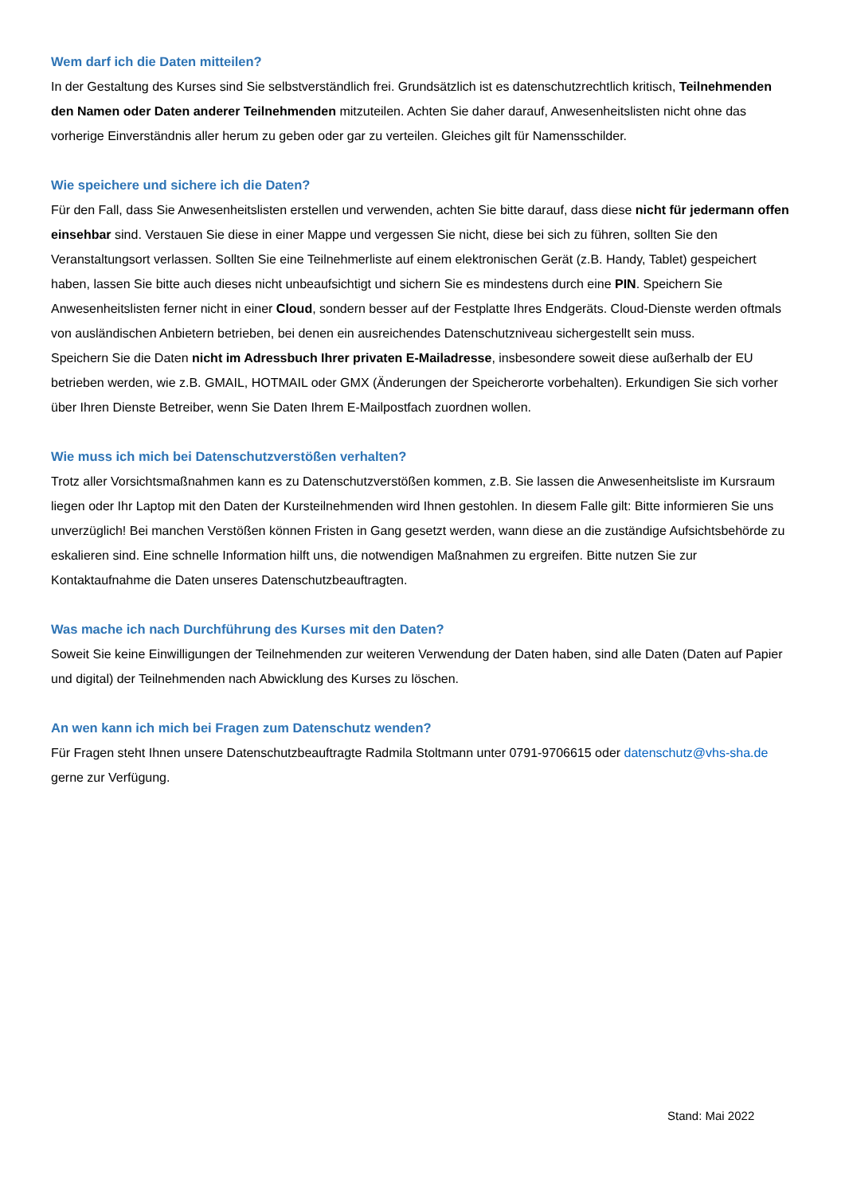Wem darf ich die Daten mitteilen?
In der Gestaltung des Kurses sind Sie selbstverständlich frei. Grundsätzlich ist es datenschutzrechtlich kritisch, Teilnehmenden den Namen oder Daten anderer Teilnehmenden mitzuteilen. Achten Sie daher darauf, Anwesenheitslisten nicht ohne das vorherige Einverständnis aller herum zu geben oder gar zu verteilen. Gleiches gilt für Namensschilder.
Wie speichere und sichere ich die Daten?
Für den Fall, dass Sie Anwesenheitslisten erstellen und verwenden, achten Sie bitte darauf, dass diese nicht für jedermann offen einsehbar sind. Verstauen Sie diese in einer Mappe und vergessen Sie nicht, diese bei sich zu führen, sollten Sie den Veranstaltungsort verlassen. Sollten Sie eine Teilnehmerliste auf einem elektronischen Gerät (z.B. Handy, Tablet) gespeichert haben, lassen Sie bitte auch dieses nicht unbeaufsichtigt und sichern Sie es mindestens durch eine PIN. Speichern Sie Anwesenheitslisten ferner nicht in einer Cloud, sondern besser auf der Festplatte Ihres Endgeräts. Cloud-Dienste werden oftmals von ausländischen Anbietern betrieben, bei denen ein ausreichendes Datenschutzniveau sichergestellt sein muss.
Speichern Sie die Daten nicht im Adressbuch Ihrer privaten E-Mailadresse, insbesondere soweit diese außerhalb der EU betrieben werden, wie z.B. GMAIL, HOTMAIL oder GMX (Änderungen der Speicherorte vorbehalten). Erkundigen Sie sich vorher über Ihren Dienste Betreiber, wenn Sie Daten Ihrem E-Mailpostfach zuordnen wollen.
Wie muss ich mich bei Datenschutzverstößen verhalten?
Trotz aller Vorsichtsmaßnahmen kann es zu Datenschutzverstößen kommen, z.B. Sie lassen die Anwesenheitsliste im Kursraum liegen oder Ihr Laptop mit den Daten der Kursteilnehmenden wird Ihnen gestohlen. In diesem Falle gilt: Bitte informieren Sie uns unverzüglich! Bei manchen Verstößen können Fristen in Gang gesetzt werden, wann diese an die zuständige Aufsichtsbehörde zu eskalieren sind. Eine schnelle Information hilft uns, die notwendigen Maßnahmen zu ergreifen. Bitte nutzen Sie zur Kontaktaufnahme die Daten unseres Datenschutzbeauftragten.
Was mache ich nach Durchführung des Kurses mit den Daten?
Soweit Sie keine Einwilligungen der Teilnehmenden zur weiteren Verwendung der Daten haben, sind alle Daten (Daten auf Papier und digital) der Teilnehmenden nach Abwicklung des Kurses zu löschen.
An wen kann ich mich bei Fragen zum Datenschutz wenden?
Für Fragen steht Ihnen unsere Datenschutzbeauftragte Radmila Stoltmann unter 0791-9706615 oder datenschutz@vhs-sha.de gerne zur Verfügung.
Stand: Mai 2022